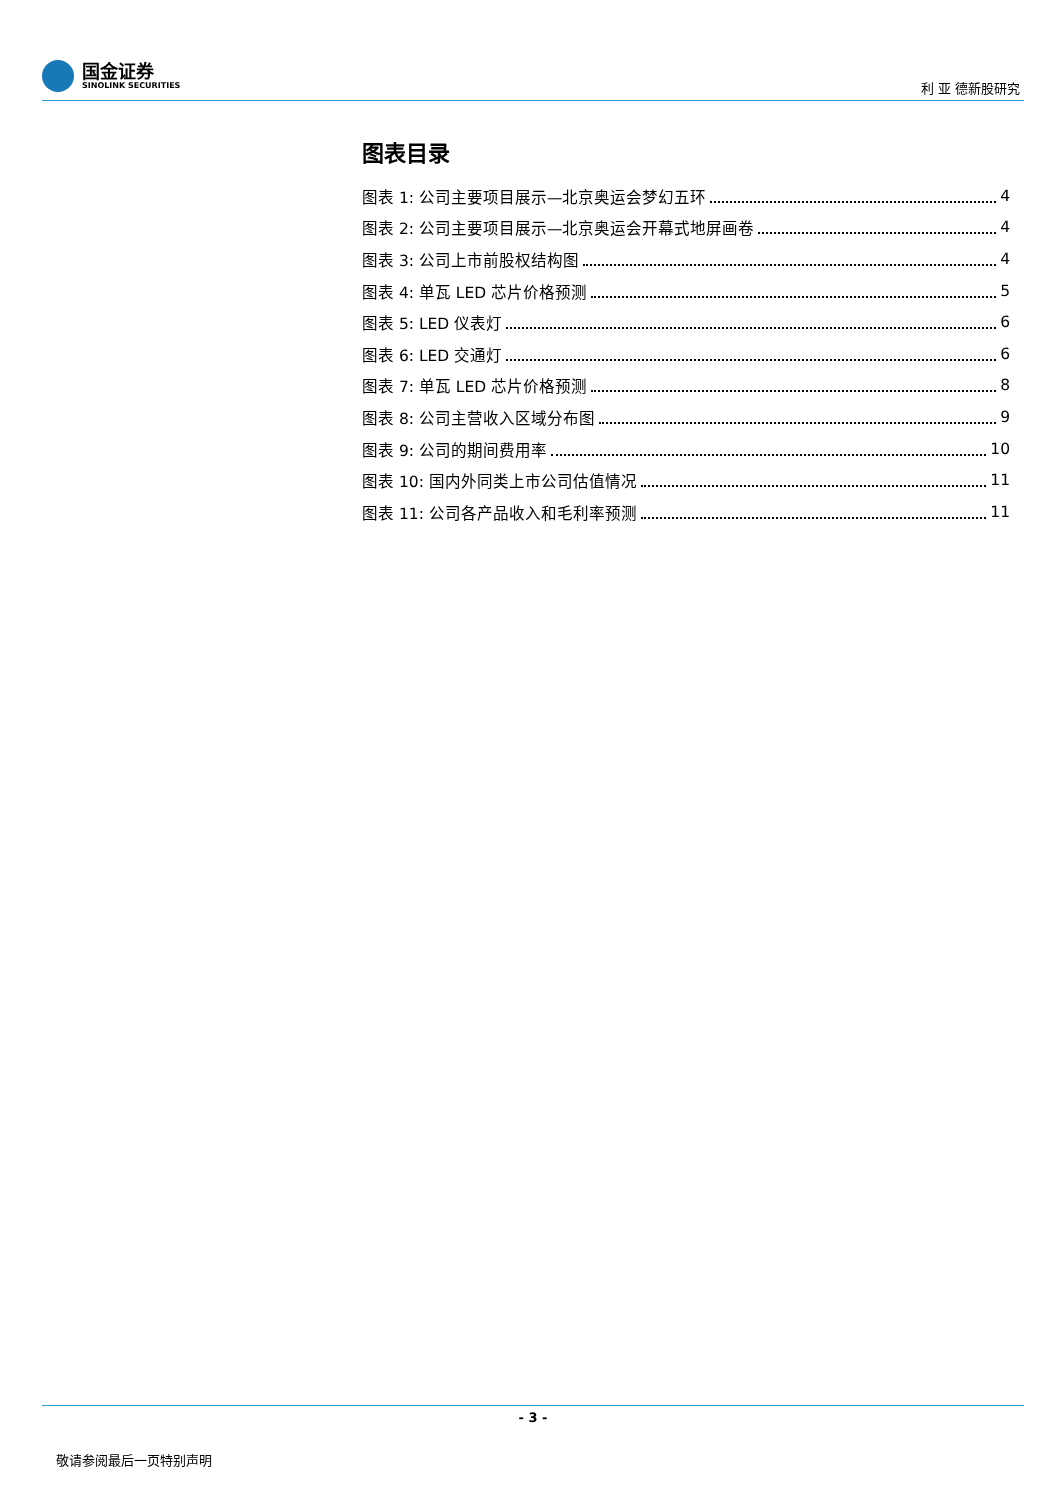国金证券
SINOLINK SECURITIES
利 亚 德新股研究
图表目录
图表 1: 公司主要项目展示—北京奥运会梦幻五环 4
图表 2: 公司主要项目展示—北京奥运会开幕式地屏画卷 4
图表 3: 公司上市前股权结构图 4
图表 4: 单瓦 LED 芯片价格预测 5
图表 5: LED 仪表灯 6
图表 6: LED 交通灯 6
图表 7: 单瓦 LED 芯片价格预测 8
图表 8: 公司主营收入区域分布图 9
图表 9: 公司的期间费用率 10
图表 10: 国内外同类上市公司估值情况 11
图表 11: 公司各产品收入和毛利率预测 11
- 3 -
敬请参阅最后一页特别声明